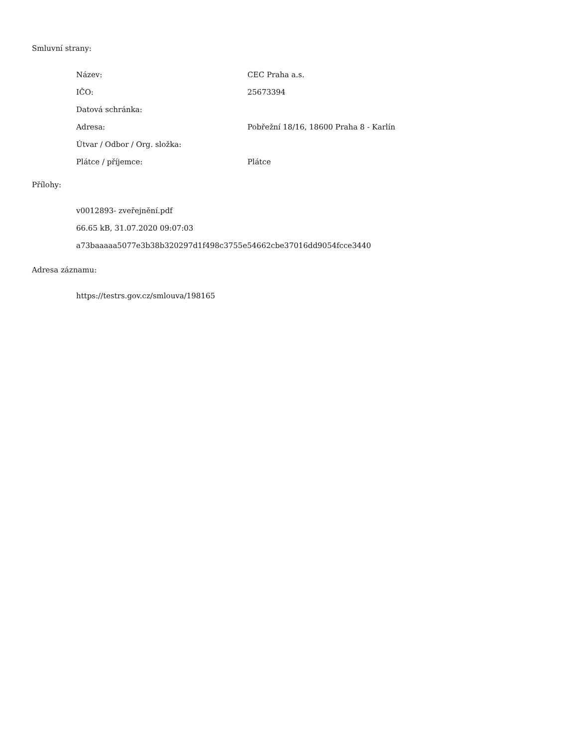Smluvní strany:
| Název: | CEC Praha a.s. |
| IČO: | 25673394 |
| Datová schránka: | |
| Adresa: | Pobřežní 18/16, 18600 Praha 8 - Karlín |
| Útvar / Odbor / Org. složka: | |
| Plátce / příjemce: | Plátce |
Přílohy:
v0012893- zveřejnění.pdf
66.65 kB, 31.07.2020 09:07:03
a73baaaaa5077e3b38b320297d1f498c3755e54662cbe37016dd9054fcce3440
Adresa záznamu:
https://testrs.gov.cz/smlouva/198165